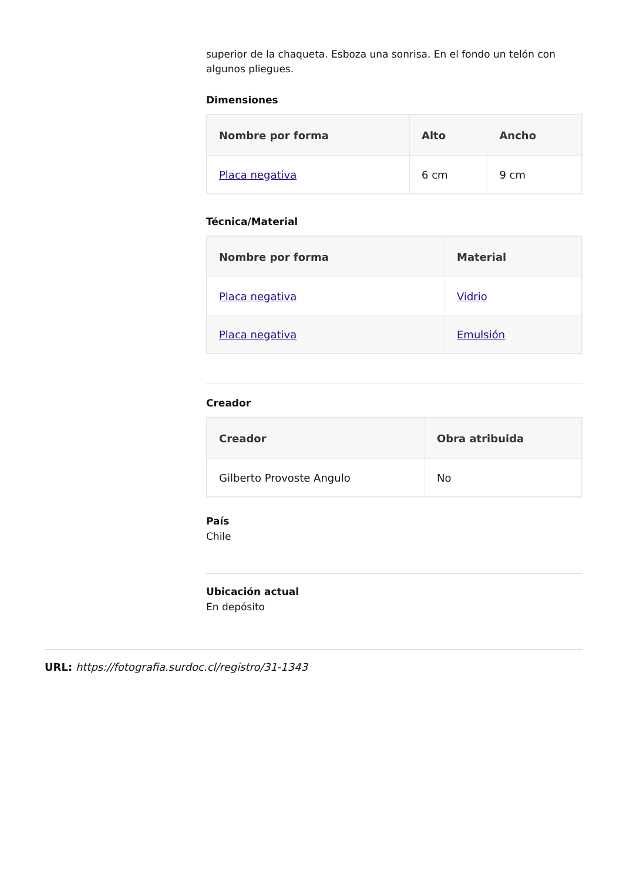superior de la chaqueta. Esboza una sonrisa. En el fondo un telón con algunos pliegues.
Dimensiones
| Nombre por forma | Alto | Ancho |
| --- | --- | --- |
| Placa negativa | 6 cm | 9 cm |
Técnica/Material
| Nombre por forma | Material |
| --- | --- |
| Placa negativa | Vidrio |
| Placa negativa | Emulsión |
Creador
| Creador | Obra atribuida |
| --- | --- |
| Gilberto Provoste Angulo | No |
País
Chile
Ubicación actual
En depósito
URL: https://fotografia.surdoc.cl/registro/31-1343